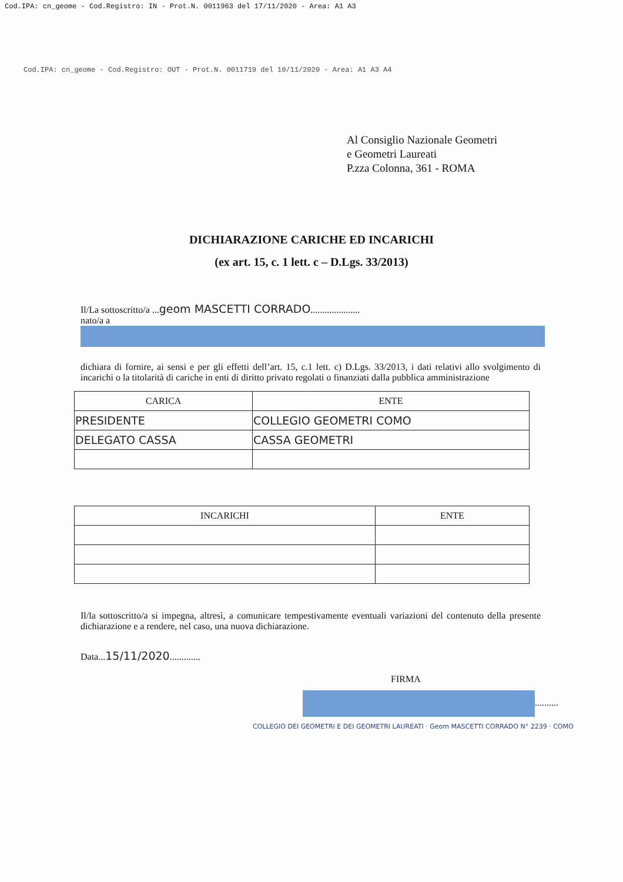Cod.IPA: cn_geome - Cod.Registro: IN - Prot.N. 0011963 del 17/11/2020 - Area: A1 A3
Cod.IPA: cn_geome - Cod.Registro: OUT - Prot.N. 0011719 del 10/11/2020 - Area: A1 A3 A4
Al Consiglio Nazionale Geometri
e Geometri Laureati
P.zza Colonna, 361 - ROMA
DICHIARAZIONE CARICHE ED INCARICHI
(ex art. 15, c. 1 lett. c – D.Lgs. 33/2013)
Il/La sottoscritto/a ...geom MASCETTI CORRADO.....................
nato/a a
dichiara di fornire, ai sensi e per gli effetti dell’art. 15, c.1 lett. c) D.Lgs. 33/2013, i dati relativi allo svolgimento di incarichi o la titolarità di cariche in enti di diritto privato regolati o finanziati dalla pubblica amministrazione
| CARICA | ENTE |
| --- | --- |
| PRESIDENTE | COLLEGIO GEOMETRI COMO |
| DELEGATO CASSA | CASSA GEOMETRI |
| INCARICHI | ENTE |
| --- | --- |
Il/la sottoscritto/a si impegna, altresì, a comunicare tempestivamente eventuali variazioni del contenuto della presente dichiarazione e a rendere, nel caso, una nuova dichiarazione.
Data...15/11/2020.............
FIRMA
..........
COLLEGIO DEI GEOMETRI E DEI GEOMETRI LAUREATI · Geom MASCETTI CORRADO N° 2239 · COMO